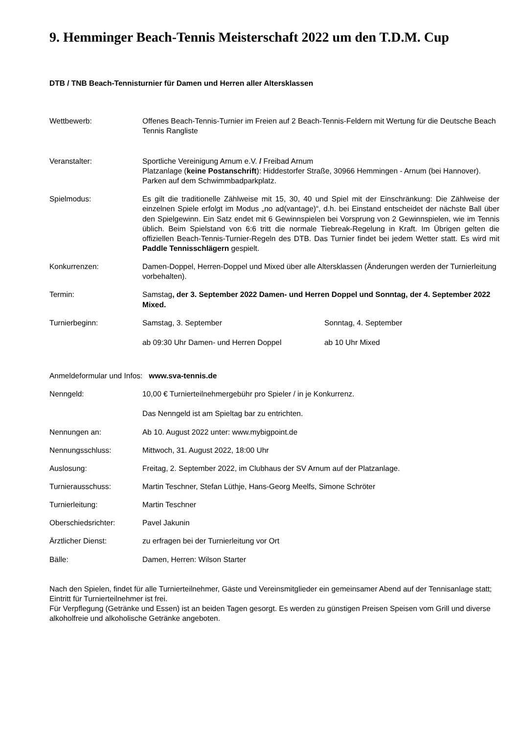9. Hemminger Beach-Tennis Meisterschaft 2022 um den T.D.M. Cup
DTB / TNB Beach-Tennisturnier für Damen und Herren aller Altersklassen
Wettbewerb: Offenes Beach-Tennis-Turnier im Freien auf 2 Beach-Tennis-Feldern mit Wertung für die Deutsche Beach Tennis Rangliste
Veranstalter: Sportliche Vereinigung Arnum e.V. / Freibad Arnum
Platzanlage (keine Postanschrift): Hiddestorfer Straße, 30966 Hemmingen - Arnum (bei Hannover).
Parken auf dem Schwimmbadparkplatz.
Spielmodus: Es gilt die traditionelle Zählweise mit 15, 30, 40 und Spiel mit der Einschränkung: Die Zählweise der einzelnen Spiele erfolgt im Modus „no ad(vantage)“, d.h. bei Einstand entscheidet der nächste Ball über den Spielgewinn. Ein Satz endet mit 6 Gewinnspielen bei Vorsprung von 2 Gewinnspielen, wie im Tennis üblich. Beim Spielstand von 6:6 tritt die normale Tiebreak-Regelung in Kraft. Im Übrigen gelten die offiziellen Beach-Tennis-Turnier-Regeln des DTB. Das Turnier findet bei jedem Wetter statt. Es wird mit Paddle Tennisschlägern gespielt.
Konkurrenzen: Damen-Doppel, Herren-Doppel und Mixed über alle Altersklassen (Änderungen werden der Turnierleitung vorbehalten).
Termin: Samstag, der 3. September 2022 Damen- und Herren Doppel und Sonntag, der 4. September 2022 Mixed.
Turnierbeginn: Samstag, 3. September
ab 09:30 Uhr Damen- und Herren Doppel
Sonntag, 4. September
ab 10 Uhr Mixed
Anmeldeformular und Infos: www.sva-tennis.de
Nenngeld: 10,00 € Turnierteilnehmergebühr pro Spieler / in je Konkurrenz.
Das Nenngeld ist am Spieltag bar zu entrichten.
Nennungen an: Ab 10. August 2022 unter: www.mybigpoint.de
Nennungsschluss: Mittwoch, 31. August 2022, 18:00 Uhr
Auslosung: Freitag, 2. September 2022, im Clubhaus der SV Arnum auf der Platzanlage.
Turnierausschuss: Martin Teschner, Stefan Lüthje, Hans-Georg Meelfs, Simone Schröter
Turnierleitung: Martin Teschner
Oberschiedsrichter: Pavel Jakunin
Ärztlicher Dienst: zu erfragen bei der Turnierleitung vor Ort
Bälle: Damen, Herren: Wilson Starter
Nach den Spielen, findet für alle Turnierteilnehmer, Gäste und Vereinsmitglieder ein gemeinsamer Abend auf der Tennisanlage statt; Eintritt für Turnierteilnehmer ist frei.
Für Verpflegung (Getränke und Essen) ist an beiden Tagen gesorgt. Es werden zu günstigen Preisen Speisen vom Grill und diverse alkoholfreie und alkoholische Getränke angeboten.